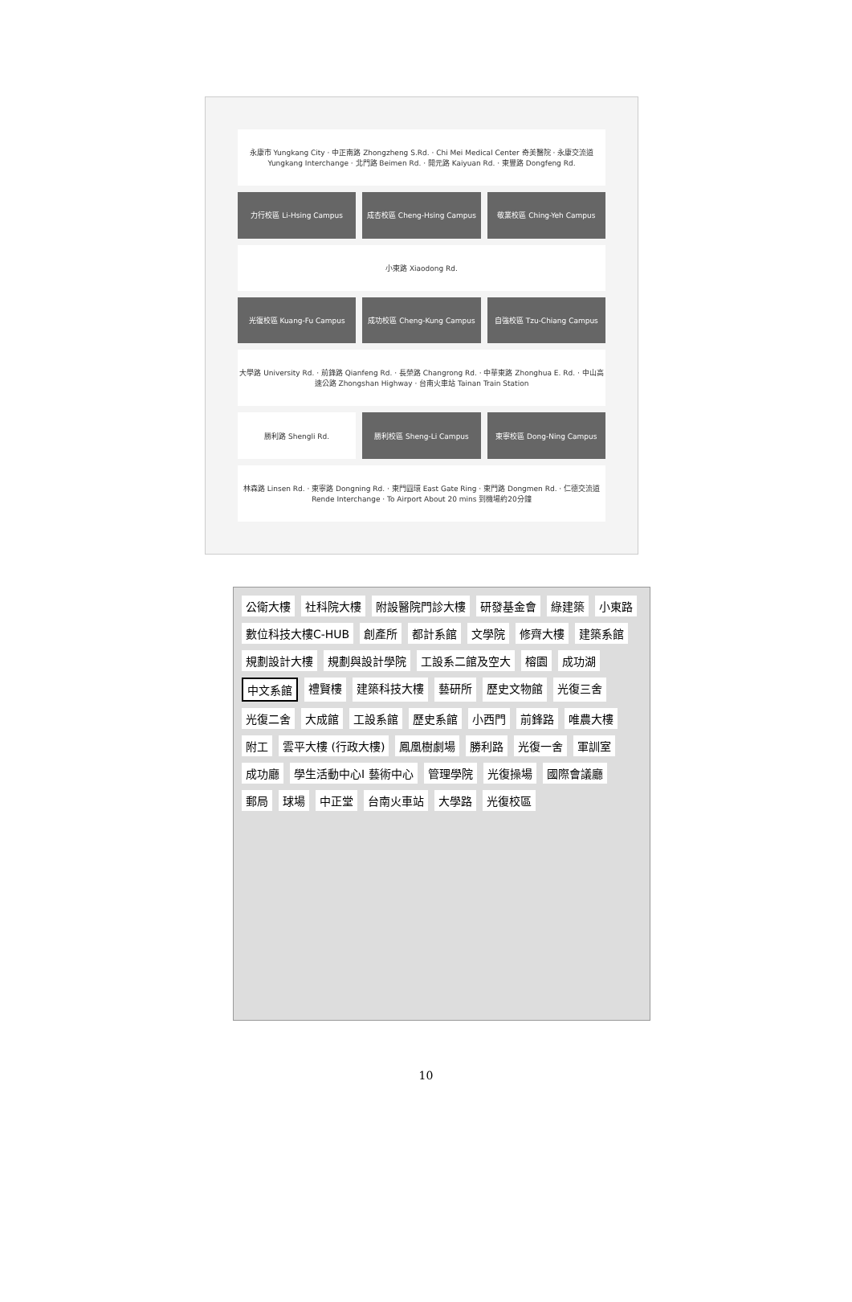永康市 Yungkang City · 中正南路 Zhongzheng S.Rd. · Chi Mei Medical Center 奇美醫院 · 永康交流道 Yungkang Interchange · 北門路 Beimen Rd. · 開元路 Kaiyuan Rd. · 東豐路 Dongfeng Rd.
力行校區 Li-Hsing Campus
成杏校區 Cheng-Hsing Campus
敬業校區 Ching-Yeh Campus
小東路 Xiaodong Rd.
光復校區 Kuang-Fu Campus
成功校區 Cheng-Kung Campus
自強校區 Tzu-Chiang Campus
大學路 University Rd. · 前鋒路 Qianfeng Rd. · 長榮路 Changrong Rd. · 中華東路 Zhonghua E. Rd. · 中山高速公路 Zhongshan Highway · 台南火車站 Tainan Train Station
勝利路 Shengli Rd.
勝利校區 Sheng-Li Campus
東寧校區 Dong-Ning Campus
林森路 Linsen Rd. · 東寧路 Dongning Rd. · 東門圓環 East Gate Ring · 東門路 Dongmen Rd. · 仁德交流道 Rende Interchange · To Airport About 20 mins 到機場約20分鐘
公衛大樓 社科院大樓 附設醫院門診大樓 研發基金會 綠建築 小東路 數位科技大樓C-HUB 創產所 都計系館 文學院 修齊大樓 建築系館 規劃設計大樓 規劃與設計學院 工設系二館及空大 榕園 成功湖 中文系館 禮賢樓 建築科技大樓 藝研所 歷史文物館 光復三舍 光復二舍 大成館 工設系館 歷史系館 小西門 前鋒路 唯農大樓 附工 雲平大樓 (行政大樓) 鳳凰樹劇場 勝利路 光復一舍 軍訓室 成功廳 學生活動中心I 藝術中心 管理學院 光復操場 國際會議廳 郵局 球場 中正堂 台南火車站 大學路 光復校區
10